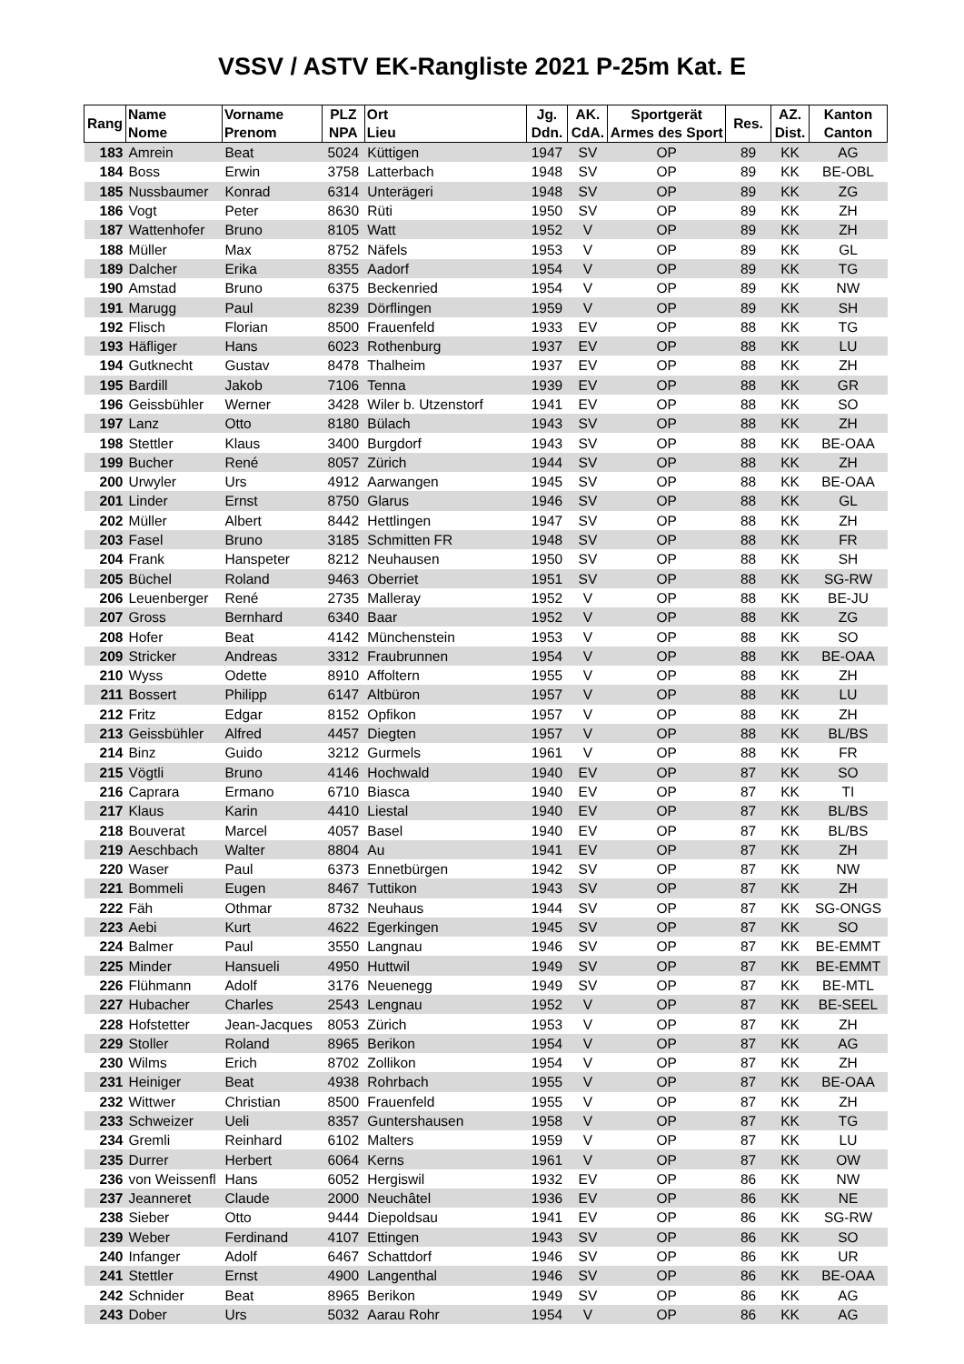VSSV / ASTV EK-Rangliste 2021 P-25m Kat. E
| Rang | Name Nome | Vorname Prenom | PLZ NPA | Ort Lieu | Jg. Ddn. | AK. CdA. | Sportgerät Armes des Sport | Res. | AZ. Dist. | Kanton Canton |
| --- | --- | --- | --- | --- | --- | --- | --- | --- | --- | --- |
| 183 | Amrein | Beat | 5024 | Küttigen | 1947 | SV | OP | 89 | KK | AG |
| 184 | Boss | Erwin | 3758 | Latterbach | 1948 | SV | OP | 89 | KK | BE-OBL |
| 185 | Nussbaumer | Konrad | 6314 | Unterägeri | 1948 | SV | OP | 89 | KK | ZG |
| 186 | Vogt | Peter | 8630 | Rüti | 1950 | SV | OP | 89 | KK | ZH |
| 187 | Wattenhofer | Bruno | 8105 | Watt | 1952 | V | OP | 89 | KK | ZH |
| 188 | Müller | Max | 8752 | Näfels | 1953 | V | OP | 89 | KK | GL |
| 189 | Dalcher | Erika | 8355 | Aadorf | 1954 | V | OP | 89 | KK | TG |
| 190 | Amstad | Bruno | 6375 | Beckenried | 1954 | V | OP | 89 | KK | NW |
| 191 | Marugg | Paul | 8239 | Dörflingen | 1959 | V | OP | 89 | KK | SH |
| 192 | Flisch | Florian | 8500 | Frauenfeld | 1933 | EV | OP | 88 | KK | TG |
| 193 | Häfliger | Hans | 6023 | Rothenburg | 1937 | EV | OP | 88 | KK | LU |
| 194 | Gutknecht | Gustav | 8478 | Thalheim | 1937 | EV | OP | 88 | KK | ZH |
| 195 | Bardill | Jakob | 7106 | Tenna | 1939 | EV | OP | 88 | KK | GR |
| 196 | Geissbühler | Werner | 3428 | Wiler b. Utzenstorf | 1941 | EV | OP | 88 | KK | SO |
| 197 | Lanz | Otto | 8180 | Bülach | 1943 | SV | OP | 88 | KK | ZH |
| 198 | Stettler | Klaus | 3400 | Burgdorf | 1943 | SV | OP | 88 | KK | BE-OAA |
| 199 | Bucher | René | 8057 | Zürich | 1944 | SV | OP | 88 | KK | ZH |
| 200 | Urwyler | Urs | 4912 | Aarwangen | 1945 | SV | OP | 88 | KK | BE-OAA |
| 201 | Linder | Ernst | 8750 | Glarus | 1946 | SV | OP | 88 | KK | GL |
| 202 | Müller | Albert | 8442 | Hettlingen | 1947 | SV | OP | 88 | KK | ZH |
| 203 | Fasel | Bruno | 3185 | Schmitten FR | 1948 | SV | OP | 88 | KK | FR |
| 204 | Frank | Hanspeter | 8212 | Neuhausen | 1950 | SV | OP | 88 | KK | SH |
| 205 | Büchel | Roland | 9463 | Oberriet | 1951 | SV | OP | 88 | KK | SG-RW |
| 206 | Leuenberger | René | 2735 | Malleray | 1952 | V | OP | 88 | KK | BE-JU |
| 207 | Gross | Bernhard | 6340 | Baar | 1952 | V | OP | 88 | KK | ZG |
| 208 | Hofer | Beat | 4142 | Münchenstein | 1953 | V | OP | 88 | KK | SO |
| 209 | Stricker | Andreas | 3312 | Fraubrunnen | 1954 | V | OP | 88 | KK | BE-OAA |
| 210 | Wyss | Odette | 8910 | Affoltern | 1955 | V | OP | 88 | KK | ZH |
| 211 | Bossert | Philipp | 6147 | Altbüron | 1957 | V | OP | 88 | KK | LU |
| 212 | Fritz | Edgar | 8152 | Opfikon | 1957 | V | OP | 88 | KK | ZH |
| 213 | Geissbühler | Alfred | 4457 | Diegten | 1957 | V | OP | 88 | KK | BL/BS |
| 214 | Binz | Guido | 3212 | Gurmels | 1961 | V | OP | 88 | KK | FR |
| 215 | Vögtli | Bruno | 4146 | Hochwald | 1940 | EV | OP | 87 | KK | SO |
| 216 | Caprara | Ermano | 6710 | Biasca | 1940 | EV | OP | 87 | KK | TI |
| 217 | Klaus | Karin | 4410 | Liestal | 1940 | EV | OP | 87 | KK | BL/BS |
| 218 | Bouverat | Marcel | 4057 | Basel | 1940 | EV | OP | 87 | KK | BL/BS |
| 219 | Aeschbach | Walter | 8804 | Au | 1941 | EV | OP | 87 | KK | ZH |
| 220 | Waser | Paul | 6373 | Ennetbürgen | 1942 | SV | OP | 87 | KK | NW |
| 221 | Bommeli | Eugen | 8467 | Tuttikon | 1943 | SV | OP | 87 | KK | ZH |
| 222 | Fäh | Othmar | 8732 | Neuhaus | 1944 | SV | OP | 87 | KK | SG-ONGS |
| 223 | Aebi | Kurt | 4622 | Egerkingen | 1945 | SV | OP | 87 | KK | SO |
| 224 | Balmer | Paul | 3550 | Langnau | 1946 | SV | OP | 87 | KK | BE-EMMT |
| 225 | Minder | Hansueli | 4950 | Huttwil | 1949 | SV | OP | 87 | KK | BE-EMMT |
| 226 | Flühmann | Adolf | 3176 | Neuenegg | 1949 | SV | OP | 87 | KK | BE-MTL |
| 227 | Hubacher | Charles | 2543 | Lengnau | 1952 | V | OP | 87 | KK | BE-SEEL |
| 228 | Hofstetter | Jean-Jacques | 8053 | Zürich | 1953 | V | OP | 87 | KK | ZH |
| 229 | Stoller | Roland | 8965 | Berikon | 1954 | V | OP | 87 | KK | AG |
| 230 | Wilms | Erich | 8702 | Zollikon | 1954 | V | OP | 87 | KK | ZH |
| 231 | Heiniger | Beat | 4938 | Rohrbach | 1955 | V | OP | 87 | KK | BE-OAA |
| 232 | Wittwer | Christian | 8500 | Frauenfeld | 1955 | V | OP | 87 | KK | ZH |
| 233 | Schweizer | Ueli | 8357 | Guntershausen | 1958 | V | OP | 87 | KK | TG |
| 234 | Gremli | Reinhard | 6102 | Malters | 1959 | V | OP | 87 | KK | LU |
| 235 | Durrer | Herbert | 6064 | Kerns | 1961 | V | OP | 87 | KK | OW |
| 236 | von Weissenfl | Hans | 6052 | Hergiswil | 1932 | EV | OP | 86 | KK | NW |
| 237 | Jeanneret | Claude | 2000 | Neuchâtel | 1936 | EV | OP | 86 | KK | NE |
| 238 | Sieber | Otto | 9444 | Diepoldsau | 1941 | EV | OP | 86 | KK | SG-RW |
| 239 | Weber | Ferdinand | 4107 | Ettingen | 1943 | SV | OP | 86 | KK | SO |
| 240 | Infanger | Adolf | 6467 | Schattdorf | 1946 | SV | OP | 86 | KK | UR |
| 241 | Stettler | Ernst | 4900 | Langenthal | 1946 | SV | OP | 86 | KK | BE-OAA |
| 242 | Schnider | Beat | 8965 | Berikon | 1949 | SV | OP | 86 | KK | AG |
| 243 | Dober | Urs | 5032 | Aarau Rohr | 1954 | V | OP | 86 | KK | AG |